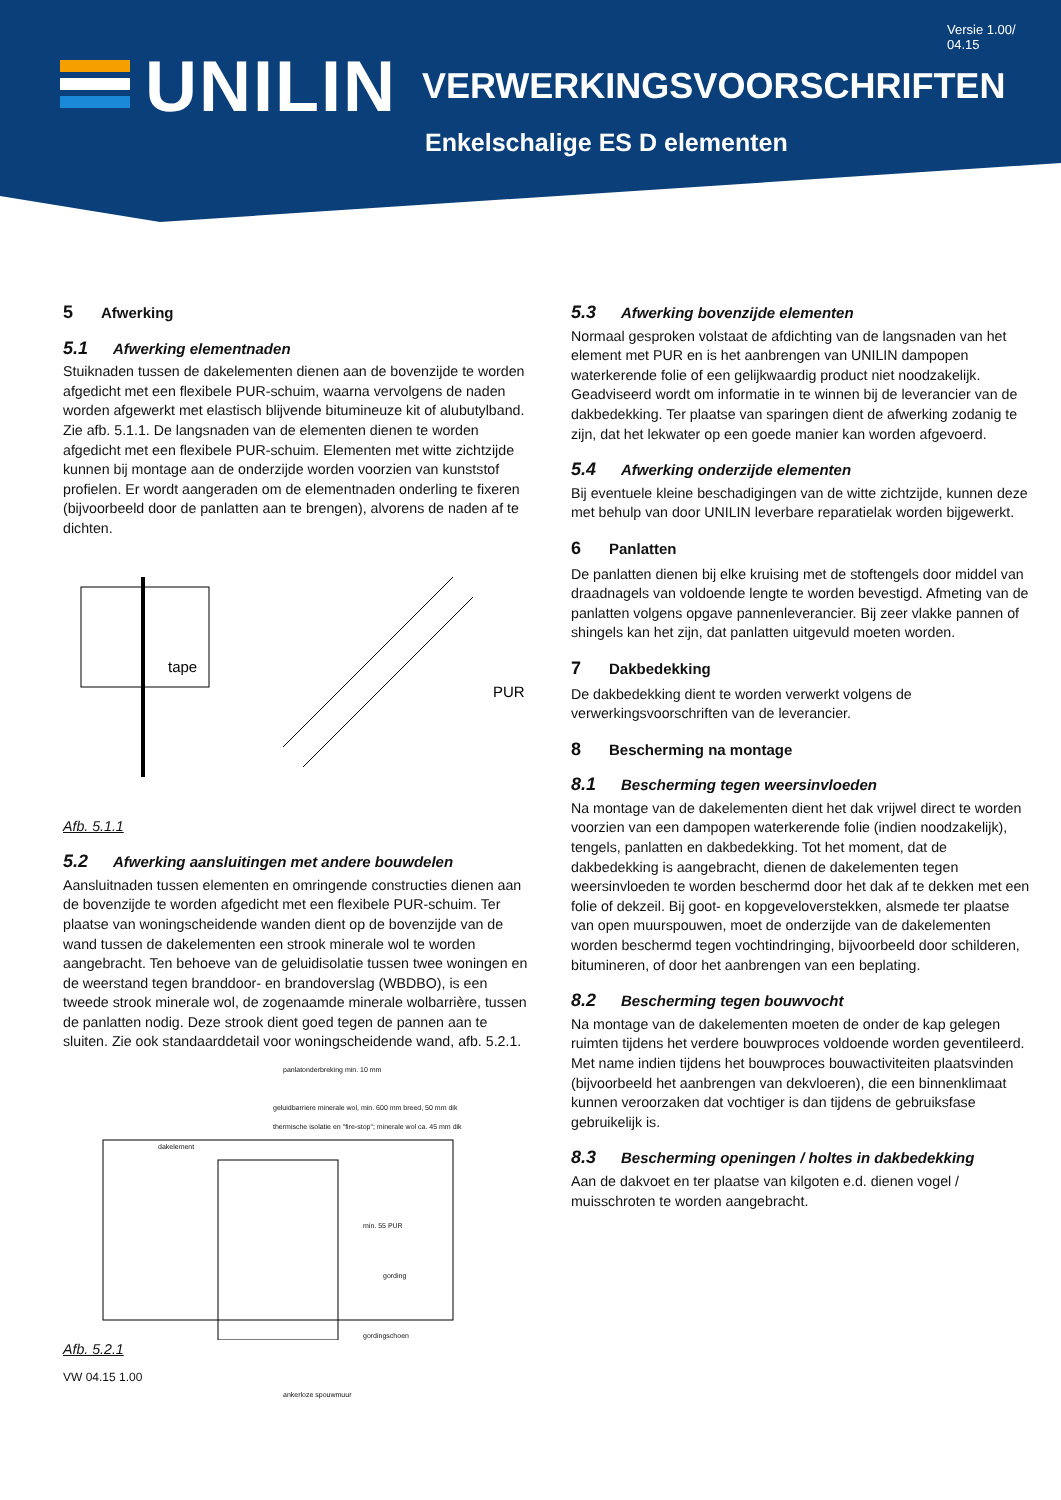UNILIN
Versie 1.00/
04.15
VERWERKINGSVOORSCHRIFTEN
Enkelschalige ES D elementen
5 Afwerking
5.1 Afwerking elementnaden
Stuiknaden tussen de dakelementen dienen aan de bovenzijde te worden afgedicht met een flexibele PUR-schuim, waarna vervolgens de naden worden afgewerkt met elastisch blijvende bitumineuze kit of alubutylband. Zie afb. 5.1.1. De langsnaden van de elementen dienen te worden afgedicht met een flexibele PUR-schuim. Elementen met witte zichtzijde kunnen bij montage aan de onderzijde worden voorzien van kunststof profielen. Er wordt aangeraden om de elementnaden onderling te fixeren (bijvoorbeeld door de panlatten aan te brengen), alvorens de naden af te dichten.
tape
PUR
Afb. 5.1.1
5.2 Afwerking aansluitingen met andere bouwdelen
Aansluitnaden tussen elementen en omringende constructies dienen aan de bovenzijde te worden afgedicht met een flexibele PUR-schuim. Ter plaatse van woningscheidende wanden dient op de bovenzijde van de wand tussen de dakelementen een strook minerale wol te worden aangebracht. Ten behoeve van de geluidisolatie tussen twee woningen en de weerstand tegen branddoor- en brandoverslag (WBDBO), is een tweede strook minerale wol, de zogenaamde minerale wolbarrière, tussen de panlatten nodig. Deze strook dient goed tegen de pannen aan te sluiten. Zie ook standaarddetail voor woningscheidende wand, afb. 5.2.1.
panlatonderbreking min. 10 mm
geluidbarriere minerale wol, min. 600 mm breed, 50 mm dik
thermische isolatie en "fire-stop"; minerale wol ca. 45 mm dik
dakelement
min. 55 PUR
gording
gordingschoen
ankerloze spouwmuur
Afb. 5.2.1
VW 04.15 1.00
5.3 Afwerking bovenzijde elementen
Normaal gesproken volstaat de afdichting van de langsnaden van het element met PUR en is het aanbrengen van UNILIN dampopen waterkerende folie of een gelijkwaardig product niet noodzakelijk. Geadviseerd wordt om informatie in te winnen bij de leverancier van de dakbedekking. Ter plaatse van sparingen dient de afwerking zodanig te zijn, dat het lekwater op een goede manier kan worden afgevoerd.
5.4 Afwerking onderzijde elementen
Bij eventuele kleine beschadigingen van de witte zichtzijde, kunnen deze met behulp van door UNILIN leverbare reparatielak worden bijgewerkt.
6 Panlatten
De panlatten dienen bij elke kruising met de stoftengels door middel van draadnagels van voldoende lengte te worden bevestigd. Afmeting van de panlatten volgens opgave pannenleverancier. Bij zeer vlakke pannen of shingels kan het zijn, dat panlatten uitgevuld moeten worden.
7 Dakbedekking
De dakbedekking dient te worden verwerkt volgens de verwerkingsvoorschriften van de leverancier.
8 Bescherming na montage
8.1 Bescherming tegen weersinvloeden
Na montage van de dakelementen dient het dak vrijwel direct te worden voorzien van een dampopen waterkerende folie (indien noodzakelijk), tengels, panlatten en dakbedekking. Tot het moment, dat de dakbedekking is aangebracht, dienen de dakelementen tegen weersinvloeden te worden beschermd door het dak af te dekken met een folie of dekzeil. Bij goot- en kopgeveloverstekken, alsmede ter plaatse van open muurspouwen, moet de onderzijde van de dakelementen worden beschermd tegen vochtindringing, bijvoorbeeld door schilderen, bitumineren, of door het aanbrengen van een beplating.
8.2 Bescherming tegen bouwvocht
Na montage van de dakelementen moeten de onder de kap gelegen ruimten tijdens het verdere bouwproces voldoende worden geventileerd. Met name indien tijdens het bouwproces bouwactiviteiten plaatsvinden (bijvoorbeeld het aanbrengen van dekvloeren), die een binnenklimaat kunnen veroorzaken dat vochtiger is dan tijdens de gebruiksfase gebruikelijk is.
8.3 Bescherming openingen / holtes in dakbedekking
Aan de dakvoet en ter plaatse van kilgoten e.d. dienen vogel / muisschroten te worden aangebracht.